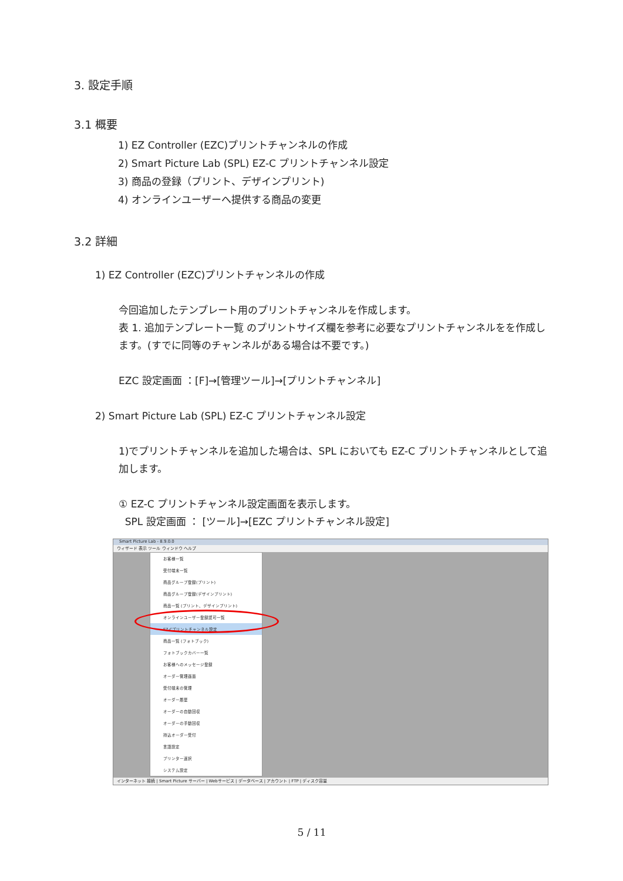3. 設定手順
3.1 概要
1) EZ Controller (EZC)プリントチャンネルの作成
2) Smart Picture Lab (SPL) EZ-C プリントチャンネル設定
3) 商品の登録（プリント、デザインプリント)
4) オンラインユーザーへ提供する商品の変更
3.2 詳細
1) EZ Controller (EZC)プリントチャンネルの作成
今回追加したテンプレート用のプリントチャンネルを作成します。
表 1. 追加テンプレート一覧 のプリントサイズ欄を参考に必要なプリントチャンネルをを作成します。(すでに同等のチャンネルがある場合は不要です。)
EZC 設定画面 ：[F]→[管理ツール]→[プリントチャンネル]
2) Smart Picture Lab (SPL) EZ-C プリントチャンネル設定
1)でプリントチャンネルを追加した場合は、SPL においても EZ-C プリントチャンネルとして追加します。
① EZ-C プリントチャンネル設定画面を表示します。
SPL 設定画面 ： [ツール]→[EZC プリントチャンネル設定]
Smart Picture Lab - 8.9.0.0
ウィザード 表示 ツール ウィンドウ ヘルプ
お客様一覧
受付端末一覧
商品グループ登録(プリント)
商品グループ登録(デザインプリント)
商品一覧 (プリント、デザインプリント)
オンラインユーザー登録認可一覧
EZ-Cプリントチャンネル設定
商品一覧 (フォトブック)
フォトブックカバー一覧
お客様へのメッセージ登録
オーダー管理画面
受付端末の管理
オーダー履歴
オーダーの自動回収
オーダーの手動回収
持込オーダー受付
言語設定
プリンター選択
システム設定
インターネット 接続 | Smart Picture サーバー | Webサービス | データベース | アカウント | FTP | ディスク容量
5 / 11